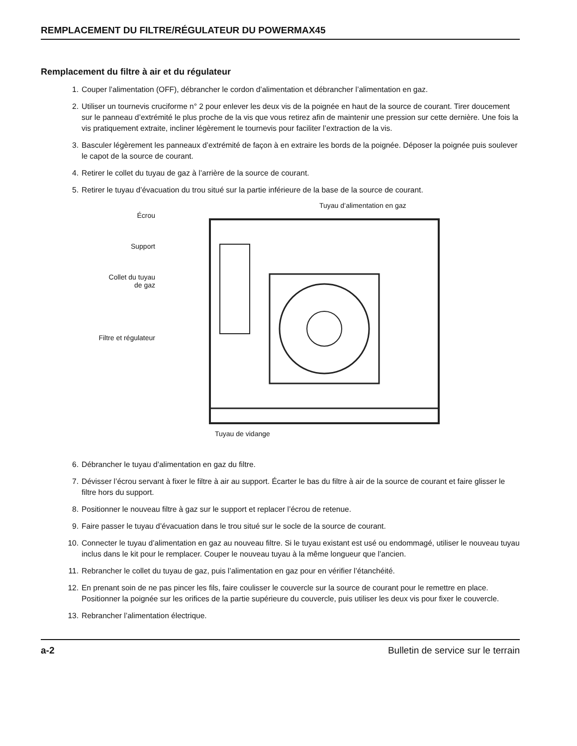REMPLACEMENT DU FILTRE/RÉGULATEUR DU POWERMAX45
Remplacement du filtre à air et du régulateur
1. Couper l’alimentation (OFF), débrancher le cordon d’alimentation et débrancher l’alimentation en gaz.
2. Utiliser un tournevis cruciforme n° 2 pour enlever les deux vis de la poignée en haut de la source de courant. Tirer doucement sur le panneau d’extrémité le plus proche de la vis que vous retirez afin de maintenir une pression sur cette dernière. Une fois la vis pratiquement extraite, incliner légèrement le tournevis pour faciliter l’extraction de la vis.
3. Basculer légèrement les panneaux d’extrémité de façon à en extraire les bords de la poignée. Déposer la poignée puis soulever le capot de la source de courant.
4. Retirer le collet du tuyau de gaz à l’arrière de la source de courant.
5. Retirer le tuyau d’évacuation du trou situé sur la partie inférieure de la base de la source de courant.
Écrou
Support
Collet du tuyau
de gaz
Filtre et régulateur
Tuyau d’alimentation en gaz
Tuyau de vidange
6. Débrancher le tuyau d’alimentation en gaz du filtre.
7. Dévisser l’écrou servant à fixer le filtre à air au support. Écarter le bas du filtre à air de la source de courant et faire glisser le filtre hors du support.
8. Positionner le nouveau filtre à gaz sur le support et replacer l’écrou de retenue.
9. Faire passer le tuyau d’évacuation dans le trou situé sur le socle de la source de courant.
10. Connecter le tuyau d’alimentation en gaz au nouveau filtre. Si le tuyau existant est usé ou endommagé, utiliser le nouveau tuyau inclus dans le kit pour le remplacer. Couper le nouveau tuyau à la même longueur que l’ancien.
11. Rebrancher le collet du tuyau de gaz, puis l’alimentation en gaz pour en vérifier l’étanchéité.
12. En prenant soin de ne pas pincer les fils, faire coulisser le couvercle sur la source de courant pour le remettre en place. Positionner la poignée sur les orifices de la partie supérieure du couvercle, puis utiliser les deux vis pour fixer le couvercle.
13. Rebrancher l’alimentation électrique.
a-2 Bulletin de service sur le terrain